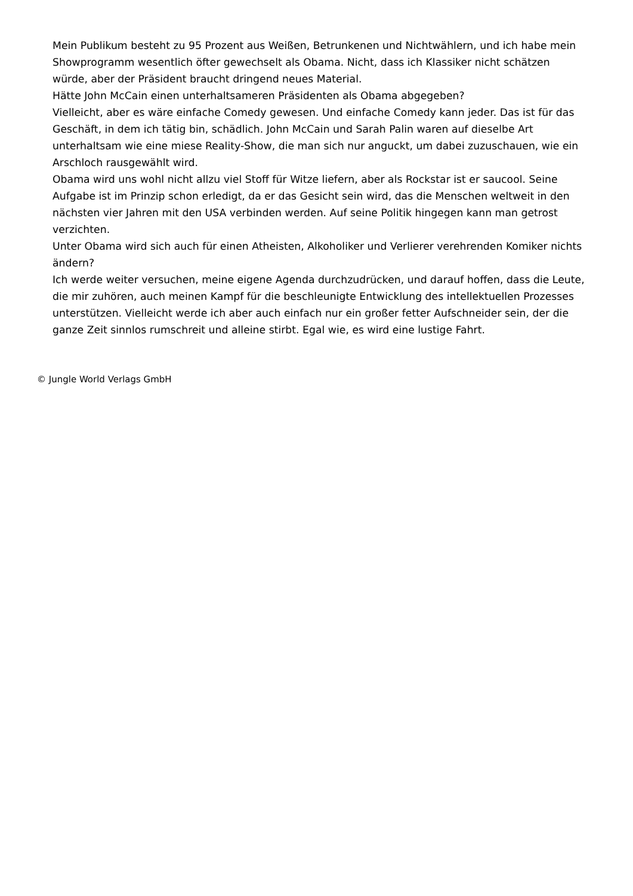Mein Publikum besteht zu 95 Prozent aus Weißen, Betrunkenen und Nichtwählern, und ich habe mein Showprogramm wesentlich öfter gewechselt als Obama. Nicht, dass ich Klassiker nicht schätzen würde, aber der Präsident braucht dringend neues Material.
Hätte John McCain einen unterhaltsameren Präsidenten als Obama abgegeben?
Vielleicht, aber es wäre einfache Comedy gewesen. Und einfache Comedy kann jeder. Das ist für das Geschäft, in dem ich tätig bin, schädlich. John McCain und Sarah Palin waren auf dieselbe Art unterhaltsam wie eine miese Reality-Show, die man sich nur anguckt, um dabei zuzuschauen, wie ein Arschloch rausgewählt wird.
Obama wird uns wohl nicht allzu viel Stoff für Witze liefern, aber als Rockstar ist er saucool. Seine Aufgabe ist im Prinzip schon erledigt, da er das Gesicht sein wird, das die Menschen weltweit in den nächsten vier Jahren mit den USA verbinden werden. Auf seine Politik hingegen kann man getrost verzichten.
Unter Obama wird sich auch für einen Atheisten, Alkoholiker und Verlierer verehrenden Komiker nichts ändern?
Ich werde weiter versuchen, meine eigene Agenda durchzudrücken, und darauf hoffen, dass die Leute, die mir zuhören, auch meinen Kampf für die beschleunigte Entwicklung des intellektuellen Prozesses unterstützen. Vielleicht werde ich aber auch einfach nur ein großer fetter Aufschneider sein, der die ganze Zeit sinnlos rumschreit und alleine stirbt. Egal wie, es wird eine lustige Fahrt.
© Jungle World Verlags GmbH